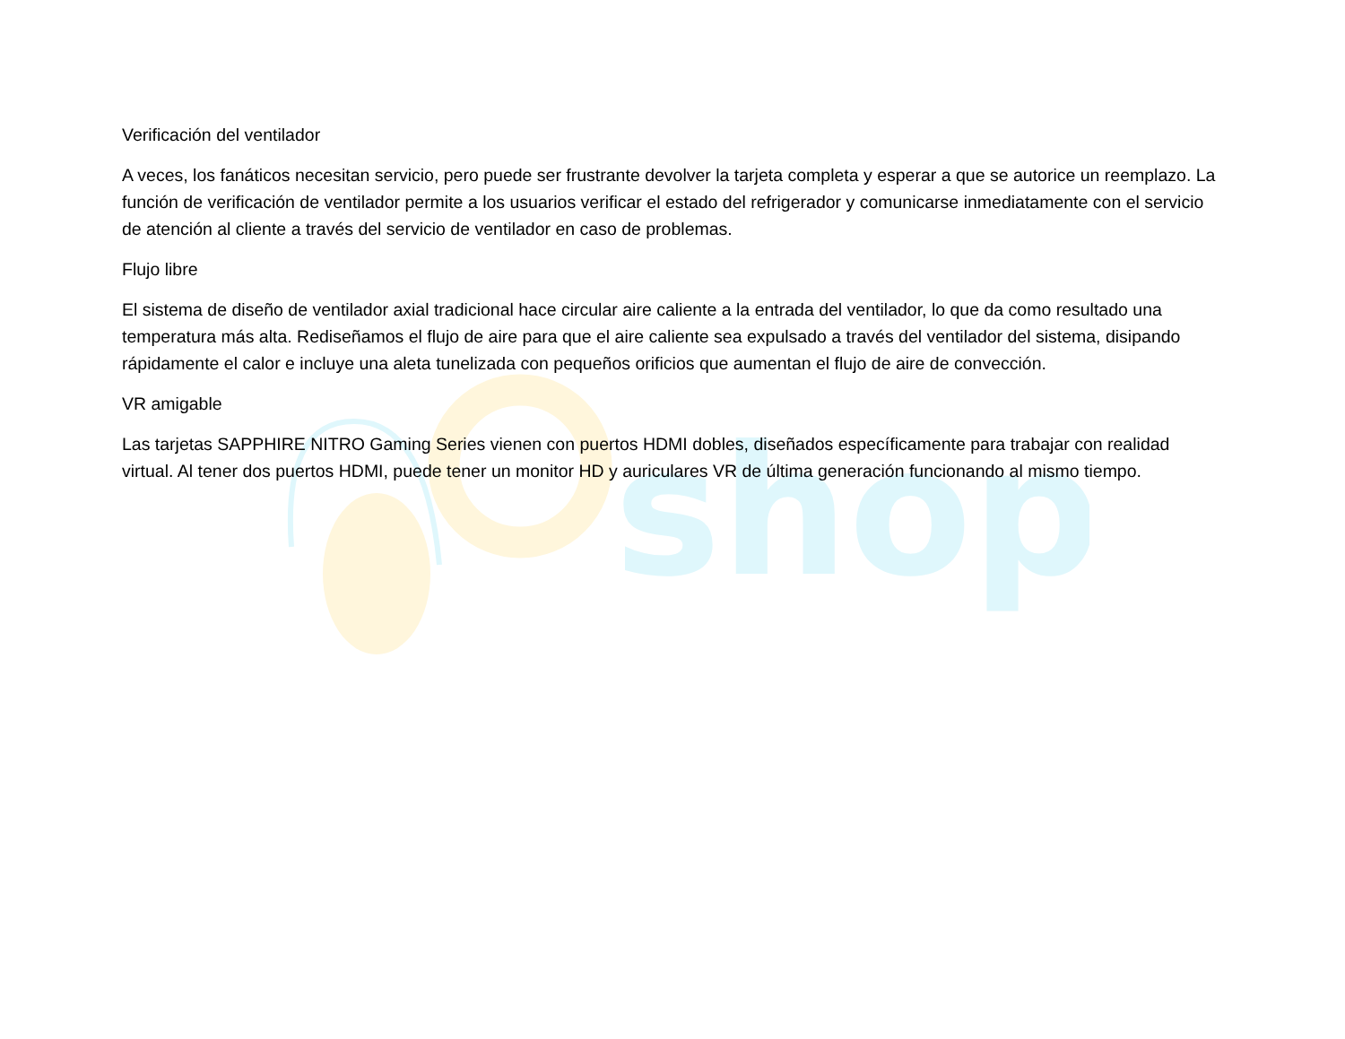shop
Verificación del ventilador
A veces, los fanáticos necesitan servicio, pero puede ser frustrante devolver la tarjeta completa y esperar a que se autorice un reemplazo. La función de verificación de ventilador permite a los usuarios verificar el estado del refrigerador y comunicarse inmediatamente con el servicio de atención al cliente a través del servicio de ventilador en caso de problemas.
Flujo libre
El sistema de diseño de ventilador axial tradicional hace circular aire caliente a la entrada del ventilador, lo que da como resultado una temperatura más alta. Rediseñamos el flujo de aire para que el aire caliente sea expulsado a través del ventilador del sistema, disipando rápidamente el calor e incluye una aleta tunelizada con pequeños orificios que aumentan el flujo de aire de convección.
VR amigable
Las tarjetas SAPPHIRE NITRO Gaming Series vienen con puertos HDMI dobles, diseñados específicamente para trabajar con realidad virtual. Al tener dos puertos HDMI, puede tener un monitor HD y auriculares VR de última generación funcionando al mismo tiempo.